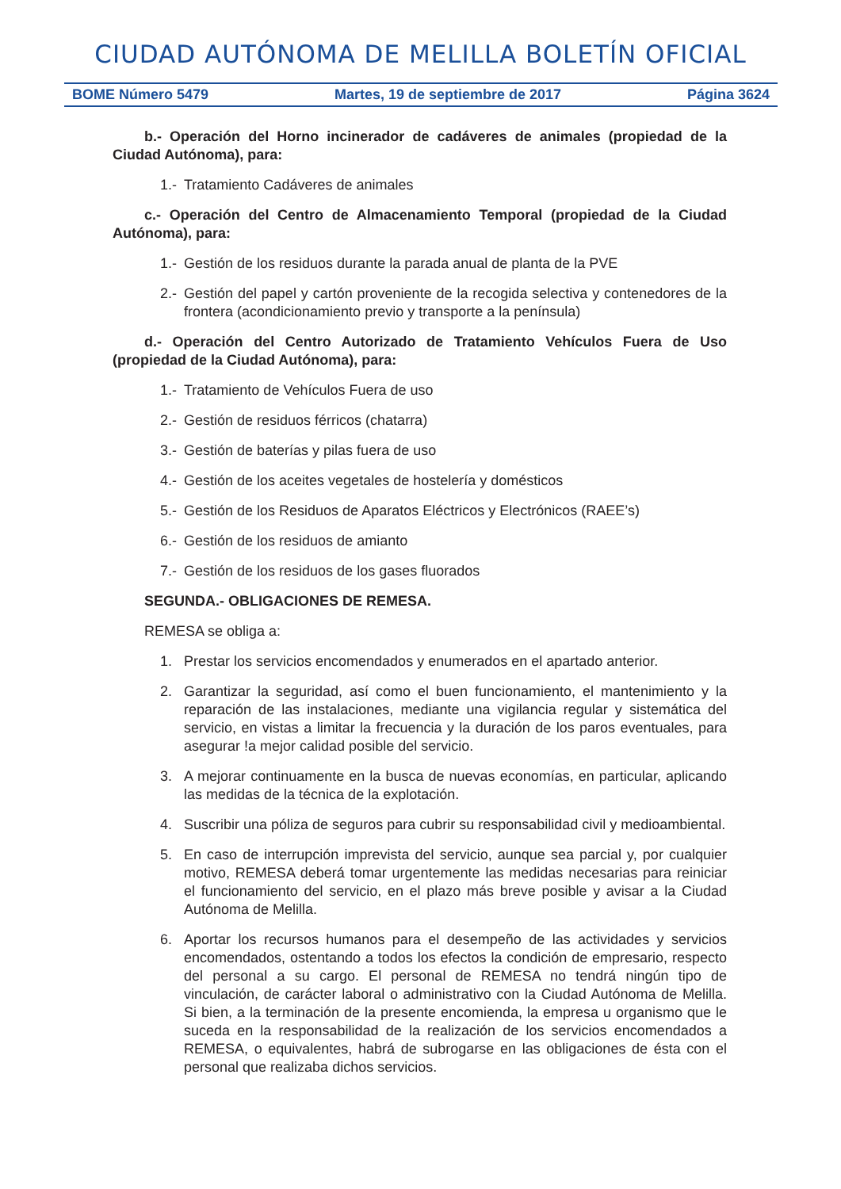CIUDAD AUTÓNOMA DE MELILLA BOLETÍN OFICIAL
BOME Número 5479 Martes, 19 de septiembre de 2017 Página 3624
b.- Operación del Horno incinerador de cadáveres de animales (propiedad de la Ciudad Autónoma), para:
1.- Tratamiento Cadáveres de animales
c.- Operación del Centro de Almacenamiento Temporal (propiedad de la Ciudad Autónoma), para:
1.- Gestión de los residuos durante la parada anual de planta de la PVE
2.- Gestión del papel y cartón proveniente de la recogida selectiva y contenedores de la frontera (acondicionamiento previo y transporte a la península)
d.- Operación del Centro Autorizado de Tratamiento Vehículos Fuera de Uso (propiedad de la Ciudad Autónoma), para:
1.- Tratamiento de Vehículos Fuera de uso
2.- Gestión de residuos férricos (chatarra)
3.- Gestión de baterías y pilas fuera de uso
4.- Gestión de los aceites vegetales de hostelería y domésticos
5.- Gestión de los Residuos de Aparatos Eléctricos y Electrónicos (RAEE’s)
6.- Gestión de los residuos de amianto
7.- Gestión de los residuos de los gases fluorados
SEGUNDA.- OBLIGACIONES DE REMESA.
REMESA se obliga a:
1. Prestar los servicios encomendados y enumerados en el apartado anterior.
2. Garantizar la seguridad, así como el buen funcionamiento, el mantenimiento y la reparación de las instalaciones, mediante una vigilancia regular y sistemática del servicio, en vistas a limitar la frecuencia y la duración de los paros eventuales, para asegurar !a mejor calidad posible del servicio.
3. A mejorar continuamente en la busca de nuevas economías, en particular, aplicando las medidas de la técnica de la explotación.
4. Suscribir una póliza de seguros para cubrir su responsabilidad civil y medioambiental.
5. En caso de interrupción imprevista del servicio, aunque sea parcial y, por cualquier motivo, REMESA deberá tomar urgentemente las medidas necesarias para reiniciar el funcionamiento del servicio, en el plazo más breve posible y avisar a la Ciudad Autónoma de Melilla.
6. Aportar los recursos humanos para el desempeño de las actividades y servicios encomendados, ostentando a todos los efectos la condición de empresario, respecto del personal a su cargo. El personal de REMESA no tendrá ningún tipo de vinculación, de carácter laboral o administrativo con la Ciudad Autónoma de Melilla. Si bien, a la terminación de la presente encomienda, la empresa u organismo que le suceda en la responsabilidad de la realización de los servicios encomendados a REMESA, o equivalentes, habrá de subrogarse en las obligaciones de ésta con el personal que realizaba dichos servicios.